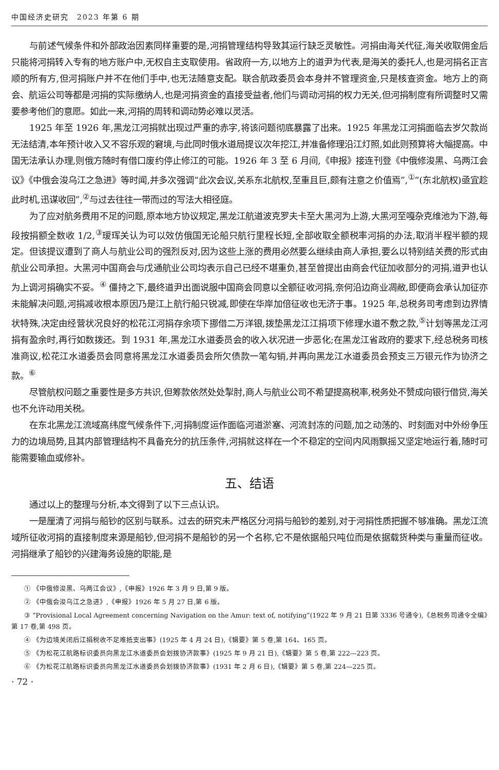中国经济史研究　2023 年第 6 期
与前述气候条件和外部政治因素同样重要的是,河捐管理结构导致其运行缺乏灵敏性。河捐由海关代征,海关收取佣金后只能将河捐转入专有的地方账户中,无权自主支取使用。省政府一方,以地方上的道尹为代表,是海关的委托人,也是河捐名正言顺的所有方,但河捐账户并不在他们手中,也无法随意支配。联合航政委员会本身并不管理资金,只是核查资金。地方上的商会、航运公司等都是河捐的实际缴纳人,也是河捐资金的直接受益者,他们与调动河捐的权力无关,但河捐制度有所调整时又需要参考他们的意愿。如此一来,河捐的周转和调动势必难以灵活。
1925 年至 1926 年,黑龙江河捐就出现过严重的赤字,将该问题彻底暴露了出来。1925 年黑龙江河捐面临去岁欠款尚无法结清,本年预计收入又不容乐观的窘境,与此同时俄水道局提议次年挖江,并准备修理沿江灯照,如此则预算将大幅提高。中国无法承认办理,则俄方随时有借口废约停止修江的可能。1926 年 3 至 6 月间,《申报》接连刊登《中俄修浚黑、乌两江会议》《中俄会浚乌江之急进》等时闻,并多次强调“此次会议,关系东北航权,至重且巨,颇有注意之价值焉”,<sup>①</sup>“(东北航权)亟宜趁此时机,迅谋收回”,<sup>②</sup>与过去往往一带而过的写法大相径庭。
为了应对航务费用不足的问题,原本地方协议规定,黑龙江航道波克罗夫卡至大黑河为上游,大黑河至嘎杂克维池为下游,每段按捐额全数收 1/2,<sup>③</sup>瑷珲关认为可以效仿俄国无论船只航行里程长短,全部收取全额税率河捐的办法,取消半程半额的规定。但该提议遭到了商人与航业公司的强烈反对,因为这些上涨的费用必然要么继续由商人承担,要么以特别结关费的形式由航业公司承担。大黑河中国商会与戊通航业公司均表示自己已经不堪重负,甚至曾提出由商会代征加收部分的河捐,道尹也认为上调河捐确实不妥。<sup>④</sup> 僵持之下,最终道尹出面说服中国商会同意以全额征收河捐,奈何沿边商业凋敝,即便商会承认加征亦未能解决问题,河捐减收根本原因乃是江上航行船只锐减,即使在华岸加倍征收也无济于事。1925 年,总税务司考虑到边界情状特殊,决定由经营状况良好的松花江河捐存余项下挪借二万洋银,拨垫黑龙江江捐项下修理水道不敷之款,<sup>⑤</sup>计划等黑龙江河捐有盈余时,再行如数拨还。到 1931 年,黑龙江水道委员会的收入状况进一步恶化;在黑龙江省政府的要求下,经总税务司核准商议,松花江水道委员会同意将黑龙江水道委员会所欠债款一笔勾销,并再向黑龙江水道委员会预支三万银元作为协济之款。<sup>⑥</sup>
尽管航权问题之重要性是多方共识,但筹款依然处处掣肘,商人与航业公司不希望提高税率,税务处不赞成向银行借贷,海关也不允许动用关税。
在东北黑龙江流域高纬度气候条件下,河捐制度运作面临河道淤塞、河流封冻的问题,加之动荡的、时刻面对中外纷争压力的边境局势,且其内部管理结构不具备充分的抗压条件,河捐就这样在一个不稳定的空间内风雨飘摇又坚定地运行着,随时可能需要输血或修补。
五、结语
通过以上的整理与分析,本文得到了以下三点认识。
一是厘清了河捐与船钞的区别与联系。过去的研究未严格区分河捐与船钞的差别,对于河捐性质把握不够准确。黑龙江流域所征收河捐的直接制度来源是船钞,但河捐不是船钞的另一个名称,它不是依据船只吨位而是依据载货种类与重量而征收。河捐继承了船钞的兴建海务设施的职能,是
① 《中俄修浚黑、乌两江会议》,《申报》1926 年 3 月 9 日,第 9 版。
② 《中俄会浚乌江之急进》,《申报》1926 年 5 月 27 日,第 6 版。
③ “Provisional Local Agreement concerning Navigation on the Amur: text of, notifying”(1922 年 9 月 21 日第 3336 号通令),《总税务司通令全编》第 17 卷,第 498 页。
④ 《为边境关闭后江捐税收不足难抵支出事》(1925 年 4 月 24 日),《辑要》第 5 卷,第 164、165 页。
⑤ 《为松花江航路标识委员向黑龙江水道委员会划拨协济款事》(1925 年 9 月 21 日),《辑要》第 5 卷,第 222—223 页。
⑥ 《为松花江航路标识委员向黑龙江水道委员会划拨协济款事》(1931 年 2 月 6 日),《辑要》第 5 卷,第 224—225 页。
· 72 ·